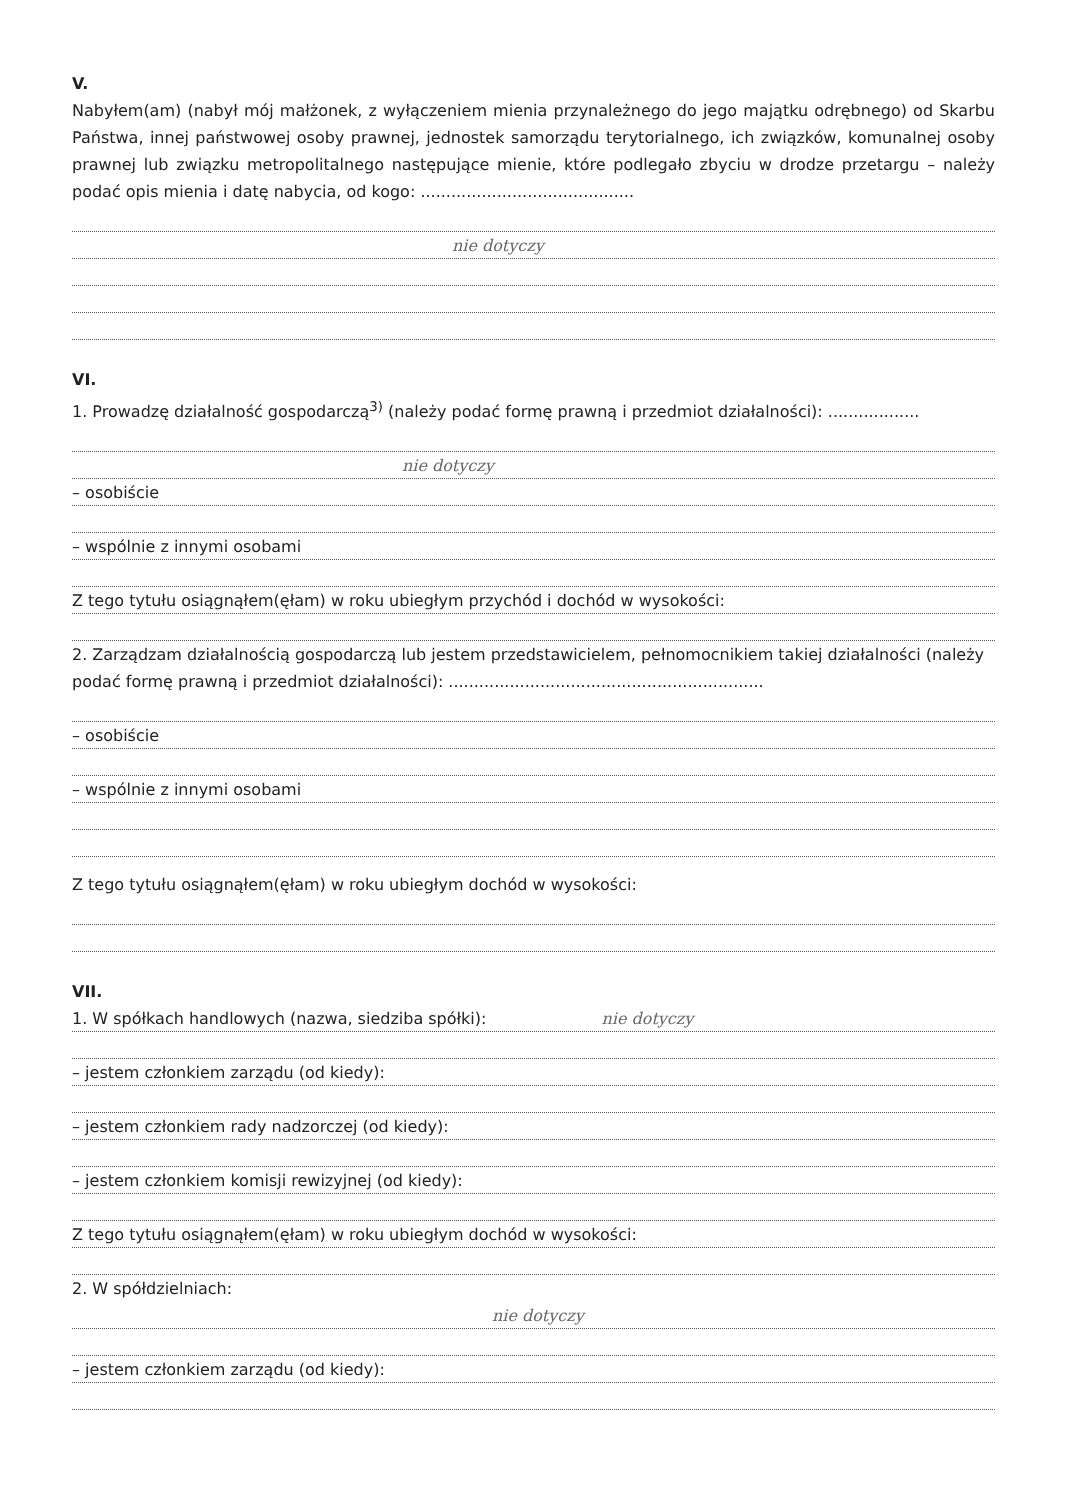V.
Nabyłem(am) (nabył mój małżonek, z wyłączeniem mienia przynależnego do jego majątku odrębnego) od Skarbu Państwa, innej państwowej osoby prawnej, jednostek samorządu terytorialnego, ich związków, komunalnej osoby prawnej lub związku metropolitalnego następujące mienie, które podlegało zbyciu w drodze przetargu – należy podać opis mienia i datę nabycia, od kogo: ..........................................
nie dotyczy
VI.
1. Prowadzę działalność gospodarczą<sup>3)</sup> (należy podać formę prawną i przedmiot działalności): ..................
nie dotyczy
– osobiście
– wspólnie z innymi osobami
Z tego tytułu osiągnąłem(ęłam) w roku ubiegłym przychód i dochód w wysokości:
2. Zarządzam działalnością gospodarczą lub jestem przedstawicielem, pełnomocnikiem takiej działalności (należy podać formę prawną i przedmiot działalności): ..............................................................
– osobiście
– wspólnie z innymi osobami
Z tego tytułu osiągnąłem(ęłam) w roku ubiegłym dochód w wysokości:
VII.
1. W spółkach handlowych (nazwa, siedziba spółki): nie dotyczy
– jestem członkiem zarządu (od kiedy):
– jestem członkiem rady nadzorczej (od kiedy):
– jestem członkiem komisji rewizyjnej (od kiedy):
Z tego tytułu osiągnąłem(ęłam) w roku ubiegłym dochód w wysokości:
2. W spółdzielniach:
nie dotyczy
– jestem członkiem zarządu (od kiedy):